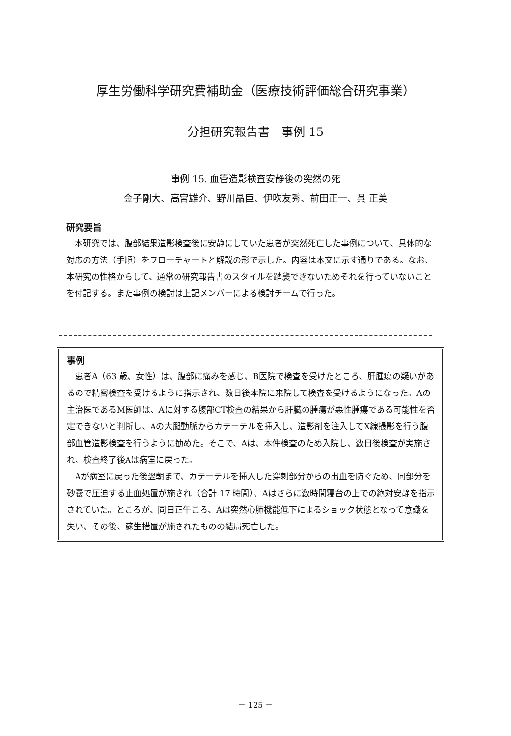厚生労働科学研究費補助金（医療技術評価総合研究事業）
分担研究報告書　事例 15
事例 15. 血管造影検査安静後の突然の死
金子剛大、高宮雄介、野川晶巨、伊吹友秀、前田正一、呉 正美
研究要旨
本研究では、腹部結果造影検査後に安静にしていた患者が突然死亡した事例について、具体的な対応の方法（手順）をフローチャートと解説の形で示した。内容は本文に示す通りである。なお、本研究の性格からして、通常の研究報告書のスタイルを踏襲できないためそれを行っていないことを付記する。また事例の検討は上記メンバーによる検討チームで行った。
事例
患者A（63 歳、女性）は、腹部に痛みを感じ、B医院で検査を受けたところ、肝腫瘍の疑いがあるので精密検査を受けるように指示され、数日後本院に来院して検査を受けるようになった。Aの主治医であるM医師は、Aに対する腹部CT検査の結果から肝臓の腫瘍が悪性腫瘍である可能性を否定できないと判断し、Aの大腿動脈からカテーテルを挿入し、造影剤を注入してX線撮影を行う腹部血管造影検査を行うように勧めた。そこで、Aは、本件検査のため入院し、数日後検査が実施され、検査終了後Aは病室に戻った。
Aが病室に戻った後翌朝まで、カテーテルを挿入した穿刺部分からの出血を防ぐため、同部分を砂嚢で圧迫する止血処置が施され（合計 17 時間）、Aはさらに数時間寝台の上での絶対安静を指示されていた。ところが、同日正午ころ、Aは突然心肺機能低下によるショック状態となって意識を失い、その後、蘇生措置が施されたものの結局死亡した。
－ 125 －